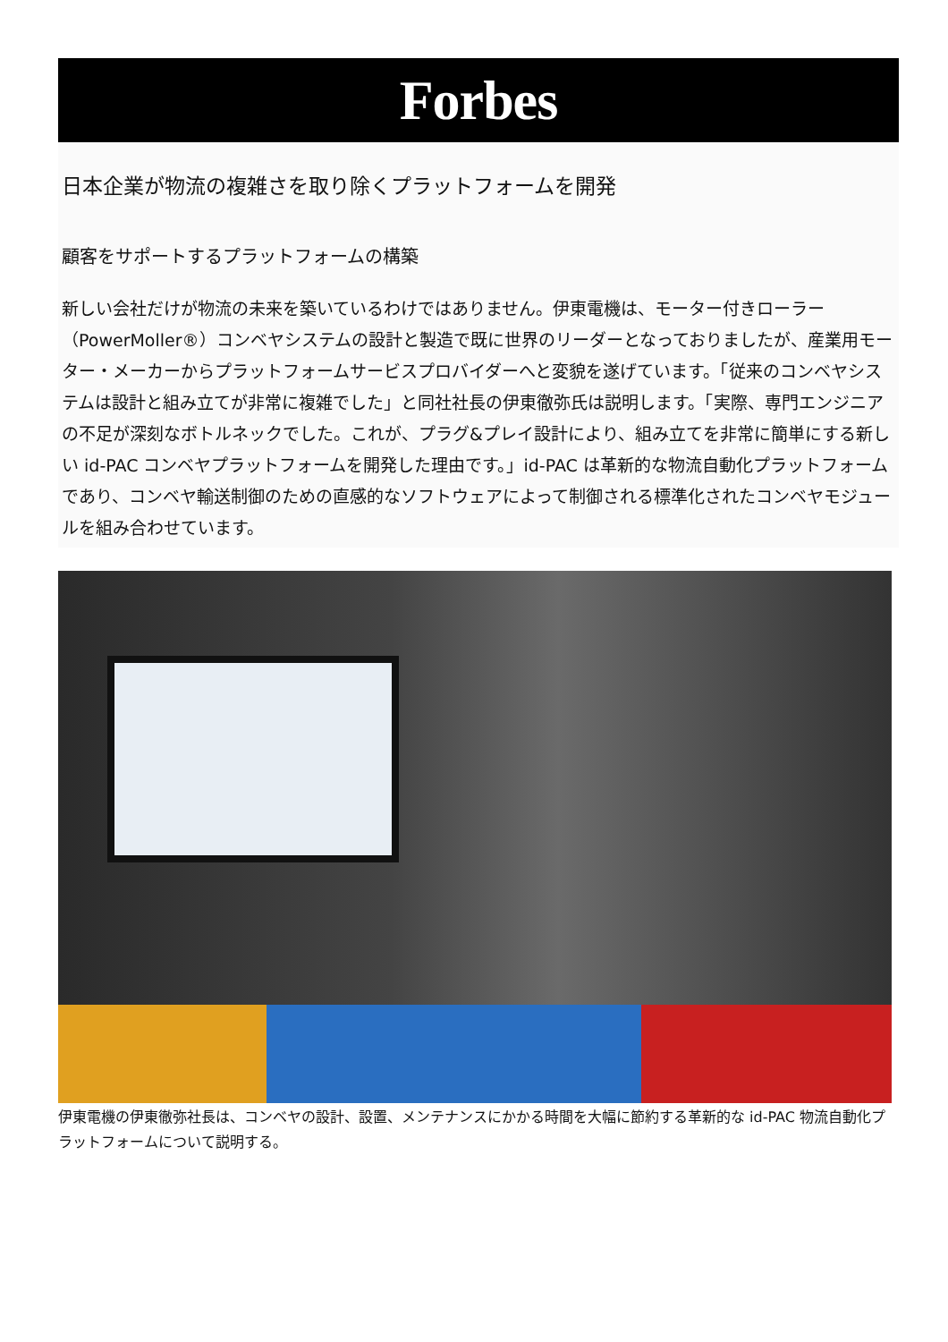Forbes
日本企業が物流の複雑さを取り除くプラットフォームを開発
顧客をサポートするプラットフォームの構築
新しい会社だけが物流の未来を築いているわけではありません。伊東電機は、モーター付きローラー（PowerMoller®）コンベヤシステムの設計と製造で既に世界のリーダーとなっておりましたが、産業用モーター・メーカーからプラットフォームサービスプロバイダーへと変貌を遂げています。「従来のコンベヤシステムは設計と組み立てが非常に複雑でした」と同社社長の伊東徹弥氏は説明します。「実際、専門エンジニアの不足が深刻なボトルネックでした。これが、プラグ&プレイ設計により、組み立てを非常に簡単にする新しい id-PAC コンベヤプラットフォームを開発した理由です。」id-PAC は革新的な物流自動化プラットフォームであり、コンベヤ輸送制御のための直感的なソフトウェアによって制御される標準化されたコンベヤモジュールを組み合わせています。
伊東電機の伊東徹弥社長は、コンベヤの設計、設置、メンテナンスにかかる時間を大幅に節約する革新的な id-PAC 物流自動化プラットフォームについて説明する。